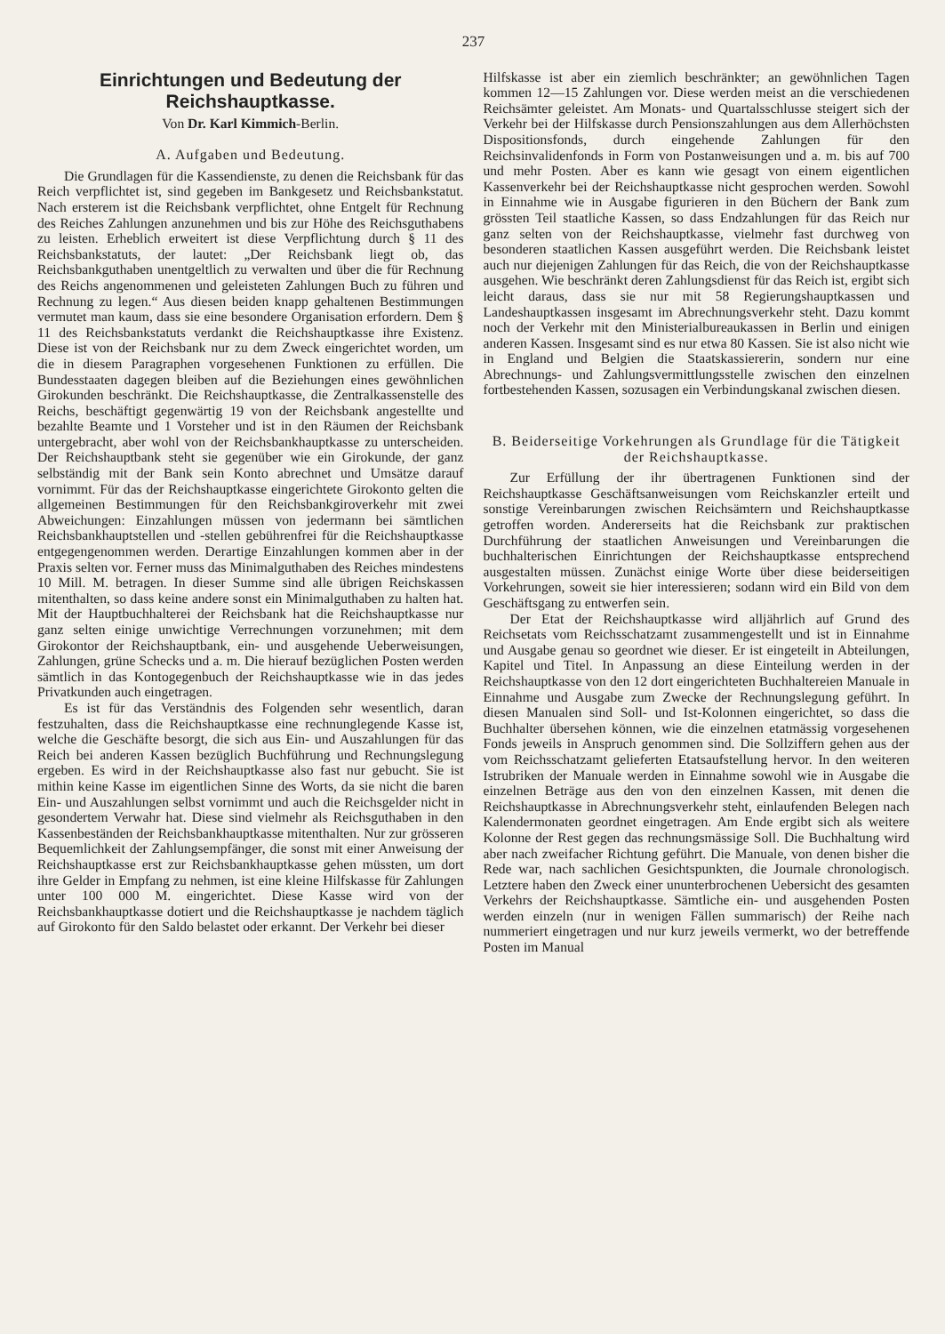237
Einrichtungen und Bedeutung der Reichshauptkasse.
Von Dr. Karl Kimmich-Berlin.
A. Aufgaben und Bedeutung.
Die Grundlagen für die Kassendienste, zu denen die Reichsbank für das Reich verpflichtet ist, sind gegeben im Bankgesetz und Reichsbankstatut. Nach ersterem ist die Reichsbank verpflichtet, ohne Entgelt für Rechnung des Reiches Zahlungen anzunehmen und bis zur Höhe des Reichsguthabens zu leisten. Erheblich erweitert ist diese Verpflichtung durch § 11 des Reichsbankstatuts, der lautet: „Der Reichsbank liegt ob, das Reichsbankguthaben unentgeltlich zu verwalten und über die für Rechnung des Reichs angenommenen und geleisteten Zahlungen Buch zu führen und Rechnung zu legen.“ Aus diesen beiden knapp gehaltenen Bestimmungen vermutet man kaum, dass sie eine besondere Organisation erfordern. Dem § 11 des Reichsbankstatuts verdankt die Reichshauptkasse ihre Existenz. Diese ist von der Reichsbank nur zu dem Zweck eingerichtet worden, um die in diesem Paragraphen vorgesehenen Funktionen zu erfüllen. Die Bundesstaaten dagegen bleiben auf die Beziehungen eines gewöhnlichen Girokunden beschränkt. Die Reichshauptkasse, die Zentralkassenstelle des Reichs, beschäftigt gegenwärtig 19 von der Reichsbank angestellte und bezahlte Beamte und 1 Vorsteher und ist in den Räumen der Reichsbank untergebracht, aber wohl von der Reichsbankhauptkasse zu unterscheiden. Der Reichshauptbank steht sie gegenüber wie ein Girokunde, der ganz selbständig mit der Bank sein Konto abrechnet und Umsätze darauf vornimmt. Für das der Reichshauptkasse eingerichtete Girokonto gelten die allgemeinen Bestimmungen für den Reichsbankgiroverkehr mit zwei Abweichungen: Einzahlungen müssen von jedermann bei sämtlichen Reichsbankhauptstellen und -stellen gebührenfrei für die Reichshauptkasse entgegengenommen werden. Derartige Einzahlungen kommen aber in der Praxis selten vor. Ferner muss das Minimalguthaben des Reiches mindestens 10 Mill. M. betragen. In dieser Summe sind alle übrigen Reichskassen mitenthalten, so dass keine andere sonst ein Minimalguthaben zu halten hat. Mit der Hauptbuchhalterei der Reichsbank hat die Reichshauptkasse nur ganz selten einige unwichtige Verrechnungen vorzunehmen; mit dem Girokontor der Reichshauptbank, ein- und ausgehende Ueberweisungen, Zahlungen, grüne Schecks und a. m. Die hierauf bezüglichen Posten werden sämtlich in das Kontogegenbuch der Reichshauptkasse wie in das jedes Privatkunden auch eingetragen.
Es ist für das Verständnis des Folgenden sehr wesentlich, daran festzuhalten, dass die Reichshauptkasse eine rechnunglegende Kasse ist, welche die Geschäfte besorgt, die sich aus Ein- und Auszahlungen für das Reich bei anderen Kassen bezüglich Buchführung und Rechnungslegung ergeben. Es wird in der Reichshauptkasse also fast nur gebucht. Sie ist mithin keine Kasse im eigentlichen Sinne des Worts, da sie nicht die baren Ein- und Auszahlungen selbst vornimmt und auch die Reichsgelder nicht in gesondertem Verwahr hat. Diese sind vielmehr als Reichsguthaben in den Kassenbeständen der Reichsbankhauptkasse mitenthalten. Nur zur grösseren Bequemlichkeit der Zahlungsempfänger, die sonst mit einer Anweisung der Reichshauptkasse erst zur Reichsbankhauptkasse gehen müssten, um dort ihre Gelder in Empfang zu nehmen, ist eine kleine Hilfskasse für Zahlungen unter 100 000 M. eingerichtet. Diese Kasse wird von der Reichsbankhauptkasse dotiert und die Reichshauptkasse je nachdem täglich auf Girokonto für den Saldo belastet oder erkannt. Der Verkehr bei dieser
Hilfskasse ist aber ein ziemlich beschränkter; an gewöhnlichen Tagen kommen 12—15 Zahlungen vor. Diese werden meist an die verschiedenen Reichsämter geleistet. Am Monats- und Quartalsschlusse steigert sich der Verkehr bei der Hilfskasse durch Pensionszahlungen aus dem Allerhöchsten Dispositionsfonds, durch eingehende Zahlungen für den Reichsinvalidenfonds in Form von Postanweisungen und a. m. bis auf 700 und mehr Posten. Aber es kann wie gesagt von einem eigentlichen Kassenverkehr bei der Reichshauptkasse nicht gesprochen werden. Sowohl in Einnahme wie in Ausgabe figurieren in den Büchern der Bank zum grössten Teil staatliche Kassen, so dass Endzahlungen für das Reich nur ganz selten von der Reichshauptkasse, vielmehr fast durchweg von besonderen staatlichen Kassen ausgeführt werden. Die Reichsbank leistet auch nur diejenigen Zahlungen für das Reich, die von der Reichshauptkasse ausgehen. Wie beschränkt deren Zahlungsdienst für das Reich ist, ergibt sich leicht daraus, dass sie nur mit 58 Regierungshauptkassen und Landeshauptkassen insgesamt im Abrechnungsverkehr steht. Dazu kommt noch der Verkehr mit den Ministerialbureaukassen in Berlin und einigen anderen Kassen. Insgesamt sind es nur etwa 80 Kassen. Sie ist also nicht wie in England und Belgien die Staatskassiererin, sondern nur eine Abrechnungs- und Zahlungsvermittlungsstelle zwischen den einzelnen fortbestehenden Kassen, sozusagen ein Verbindungskanal zwischen diesen.
B. Beiderseitige Vorkehrungen als Grundlage für die Tätigkeit der Reichshauptkasse.
Zur Erfüllung der ihr übertragenen Funktionen sind der Reichshauptkasse Geschäftsanweisungen vom Reichskanzler erteilt und sonstige Vereinbarungen zwischen Reichsämtern und Reichshauptkasse getroffen worden. Andererseits hat die Reichsbank zur praktischen Durchführung der staatlichen Anweisungen und Vereinbarungen die buchhalterischen Einrichtungen der Reichshauptkasse entsprechend ausgestalten müssen. Zunächst einige Worte über diese beiderseitigen Vorkehrungen, soweit sie hier interessieren; sodann wird ein Bild von dem Geschäftsgang zu entwerfen sein.
Der Etat der Reichshauptkasse wird alljährlich auf Grund des Reichsetats vom Reichsschatzamt zusammengestellt und ist in Einnahme und Ausgabe genau so geordnet wie dieser. Er ist eingeteilt in Abteilungen, Kapitel und Titel. In Anpassung an diese Einteilung werden in der Reichshauptkasse von den 12 dort eingerichteten Buchhaltereien Manuale in Einnahme und Ausgabe zum Zwecke der Rechnungslegung geführt. In diesen Manualen sind Soll- und Ist-Kolonnen eingerichtet, so dass die Buchhalter übersehen können, wie die einzelnen etatmässig vorgesehenen Fonds jeweils in Anspruch genommen sind. Die Sollziffern gehen aus der vom Reichsschatzamt gelieferten Etatsaufstellung hervor. In den weiteren Istrubriken der Manuale werden in Einnahme sowohl wie in Ausgabe die einzelnen Beträge aus den von den einzelnen Kassen, mit denen die Reichshauptkasse in Abrechnungsverkehr steht, einlaufenden Belegen nach Kalendermonaten geordnet eingetragen. Am Ende ergibt sich als weitere Kolonne der Rest gegen das rechnungsmässige Soll. Die Buchhaltung wird aber nach zweifacher Richtung geführt. Die Manuale, von denen bisher die Rede war, nach sachlichen Gesichtspunkten, die Journale chronologisch. Letztere haben den Zweck einer ununterbrochenen Uebersicht des gesamten Verkehrs der Reichshauptkasse. Sämtliche ein- und ausgehenden Posten werden einzeln (nur in wenigen Fällen summarisch) der Reihe nach nummeriert eingetragen und nur kurz jeweils vermerkt, wo der betreffende Posten im Manual